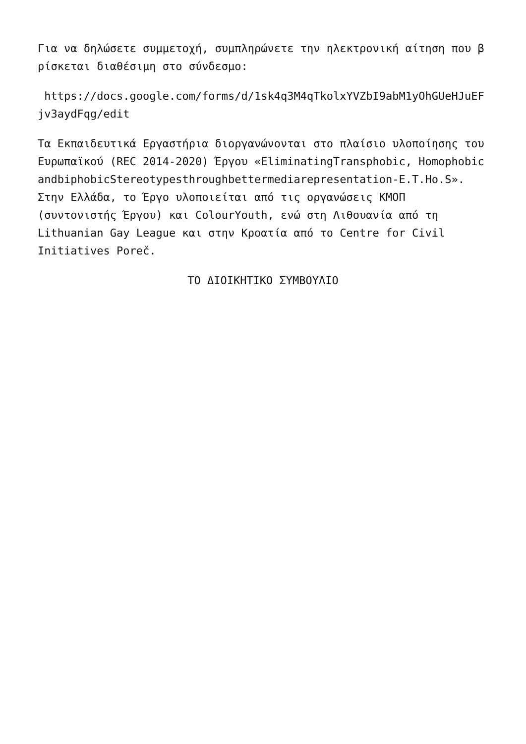Για να δηλώσετε συμμετοχή, συμπληρώνετε την ηλεκτρονική αίτηση που βρίσκεται διαθέσιμη στο σύνδεσμο:
https://docs.google.com/forms/d/1sk4q3M4qTkolxYVZbI9abM1yOhGUeHJuEFjv3aydFqg/edit
Τα Εκπαιδευτικά Εργαστήρια διοργανώνονται στο πλαίσιο υλοποίησης του Ευρωπαϊκού (REC 2014-2020) Έργου «EliminatingTransphobic, HomophobicandbiphobicStereotypesthroughbettermediarepresentation-E.T.Ho.S». Στην Ελλάδα, το Έργο υλοποιείται από τις οργανώσεις ΚΜΟΠ (συντονιστής Έργου) και ColourYouth, ενώ στη Λιθουανία από τη Lithuanian Gay League και στην Κροατία από το Centre for Civil Initiatives Poreč.
ΤΟ ΔΙΟΙΚΗΤΙΚΟ ΣΥΜΒΟΥΛΙΟ